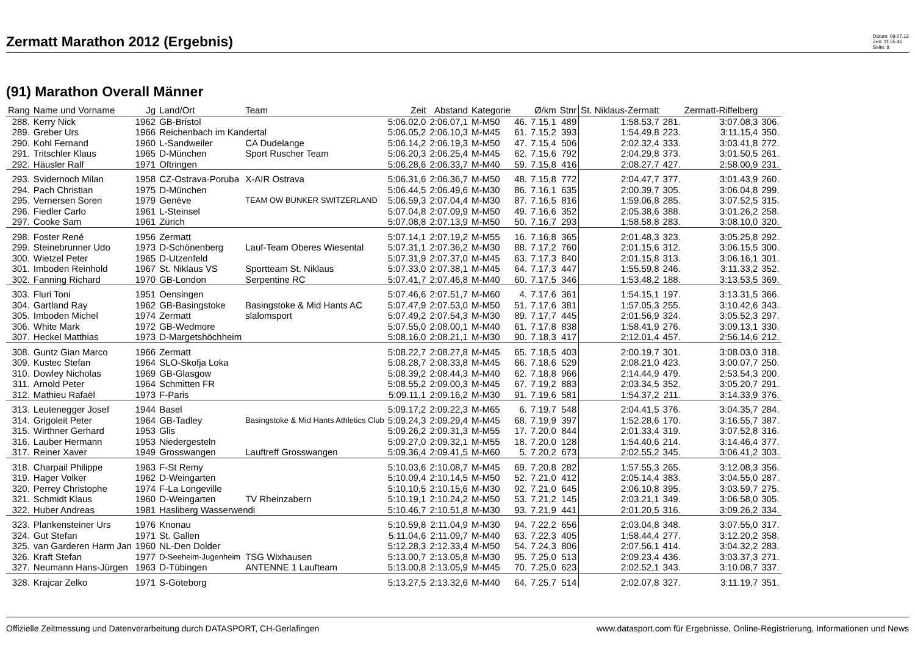Zermatt Marathon 2012 (Ergebnis)
Datum: 09.07.12
Zeit: 11:55:46
Seite: 8
(91) Marathon Overall Männer
| Rang | Name und Vorname | Jg | Land/Ort | Team | Zeit | Abstand | Kategorie | | Ø/km | Stnr | St. Niklaus-Zermatt | | Zermatt-Riffelberg | |
| --- | --- | --- | --- | --- | --- | --- | --- | --- | --- | --- | --- | --- | --- | --- |
| 288. | Kerry Nick | 1962 | GB-Bristol | | 5:06.02,0 | 2:06.07,1 | M-M50 | 46. | 7.15,1 | 489 | 1:58.53,7 | 281. | 3:07.08,3 | 306. |
| 289. | Greber Urs | 1966 | Reichenbach im Kandertal | | 5:06.05,2 | 2:06.10,3 | M-M45 | 61. | 7.15,2 | 393 | 1:54.49,8 | 223. | 3:11.15,4 | 350. |
| 290. | Kohl Fernand | 1960 | L-Sandweiler | CA Dudelange | 5:06.14,2 | 2:06.19,3 | M-M50 | 47. | 7.15,4 | 506 | 2:02.32,4 | 333. | 3:03.41,8 | 272. |
| 291. | Tritschler Klaus | 1965 | D-München | Sport Ruscher Team | 5:06.20,3 | 2:06.25,4 | M-M45 | 62. | 7.15,6 | 792 | 2:04.29,8 | 373. | 3:01.50,5 | 261. |
| 292. | Häusler Ralf | 1971 | Oftringen | | 5:06.28,6 | 2:06.33,7 | M-M40 | 59. | 7.15,8 | 416 | 2:08.27,7 | 427. | 2:58.00,9 | 231. |
| 293. | Svidernoch Milan | 1958 | CZ-Ostrava-Poruba | X-AIR Ostrava | 5:06.31,6 | 2:06.36,7 | M-M50 | 48. | 7.15,8 | 772 | 2:04.47,7 | 377. | 3:01.43,9 | 260. |
| 294. | Pach Christian | 1975 | D-München | | 5:06.44,5 | 2:06.49,6 | M-M30 | 86. | 7.16,1 | 635 | 2:00.39,7 | 305. | 3:06.04,8 | 299. |
| 295. | Vernersen Soren | 1979 | Genève | TEAM OW BUNKER SWITZERLAND | 5:06.59,3 | 2:07.04,4 | M-M30 | 87. | 7.16,5 | 816 | 1:59.06,8 | 285. | 3:07.52,5 | 315. |
| 296. | Fiedler Carlo | 1961 | L-Steinsel | | 5:07.04,8 | 2:07.09,9 | M-M50 | 49. | 7.16,6 | 352 | 2:05.38,6 | 388. | 3:01.26,2 | 258. |
| 297. | Cooke Sam | 1961 | Zürich | | 5:07.08,8 | 2:07.13,9 | M-M50 | 50. | 7.16,7 | 293 | 1:58.58,8 | 283. | 3:08.10,0 | 320. |
| 298. | Foster René | 1956 | Zermatt | | 5:07.14,1 | 2:07.19,2 | M-M55 | 16. | 7.16,8 | 365 | 2:01.48,3 | 323. | 3:05.25,8 | 292. |
| 299. | Steinebrunner Udo | 1973 | D-Schönenberg | Lauf-Team Oberes Wiesental | 5:07.31,1 | 2:07.36,2 | M-M30 | 88. | 7.17,2 | 760 | 2:01.15,6 | 312. | 3:06.15,5 | 300. |
| 300. | Wietzel Peter | 1965 | D-Utzenfeld | | 5:07.31,9 | 2:07.37,0 | M-M45 | 63. | 7.17,3 | 840 | 2:01.15,8 | 313. | 3:06.16,1 | 301. |
| 301. | Imboden Reinhold | 1967 | St. Niklaus VS | Sportteam St. Niklaus | 5:07.33,0 | 2:07.38,1 | M-M45 | 64. | 7.17,3 | 447 | 1:55.59,8 | 246. | 3:11.33,2 | 352. |
| 302. | Fanning Richard | 1970 | GB-London | Serpentine RC | 5:07.41,7 | 2:07.46,8 | M-M40 | 60. | 7.17,5 | 346 | 1:53.48,2 | 188. | 3:13.53,5 | 369. |
| 303. | Fluri Toni | 1951 | Oensingen | | 5:07.46,6 | 2:07.51,7 | M-M60 | 4. | 7.17,6 | 361 | 1:54.15,1 | 197. | 3:13.31,5 | 366. |
| 304. | Gartland Ray | 1962 | GB-Basingstoke | Basingstoke & Mid Hants AC | 5:07.47,9 | 2:07.53,0 | M-M50 | 51. | 7.17,6 | 381 | 1:57.05,3 | 255. | 3:10.42,6 | 343. |
| 305. | Imboden Michel | 1974 | Zermatt | slalomsport | 5:07.49,2 | 2:07.54,3 | M-M30 | 89. | 7.17,7 | 445 | 2:01.56,9 | 324. | 3:05.52,3 | 297. |
| 306. | White Mark | 1972 | GB-Wedmore | | 5:07.55,0 | 2:08.00,1 | M-M40 | 61. | 7.17,8 | 838 | 1:58.41,9 | 276. | 3:09.13,1 | 330. |
| 307. | Heckel Matthias | 1973 | D-Margetshöchheim | | 5:08.16,0 | 2:08.21,1 | M-M30 | 90. | 7.18,3 | 417 | 2:12.01,4 | 457. | 2:56.14,6 | 212. |
| 308. | Guntz Gian Marco | 1966 | Zermatt | | 5:08.22,7 | 2:08.27,8 | M-M45 | 65. | 7.18,5 | 403 | 2:00.19,7 | 301. | 3:08.03,0 | 318. |
| 309. | Kustec Stefan | 1964 | SLO-Skofja Loka | | 5:08.28,7 | 2:08.33,8 | M-M45 | 66. | 7.18,6 | 529 | 2:08.21,0 | 423. | 3:00.07,7 | 250. |
| 310. | Dowley Nicholas | 1969 | GB-Glasgow | | 5:08.39,2 | 2:08.44,3 | M-M40 | 62. | 7.18,8 | 966 | 2:14.44,9 | 479. | 2:53.54,3 | 200. |
| 311. | Arnold Peter | 1964 | Schmitten FR | | 5:08.55,2 | 2:09.00,3 | M-M45 | 67. | 7.19,2 | 883 | 2:03.34,5 | 352. | 3:05.20,7 | 291. |
| 312. | Mathieu Rafaël | 1973 | F-Paris | | 5:09.11,1 | 2:09.16,2 | M-M30 | 91. | 7.19,6 | 581 | 1:54.37,2 | 211. | 3:14.33,9 | 376. |
| 313. | Leutenegger Josef | 1944 | Basel | | 5:09.17,2 | 2:09.22,3 | M-M65 | 6. | 7.19,7 | 548 | 2:04.41,5 | 376. | 3:04.35,7 | 284. |
| 314. | Grigoleit Peter | 1964 | GB-Tadley | Basingstoke & Mid Hants Athletics Club | 5:09.24,3 | 2:09.29,4 | M-M45 | 68. | 7.19,9 | 397 | 1:52.28,6 | 170. | 3:16.55,7 | 387. |
| 315. | Wirthner Gerhard | 1953 | Glis | | 5:09.26,2 | 2:09.31,3 | M-M55 | 17. | 7.20,0 | 844 | 2:01.33,4 | 319. | 3:07.52,8 | 316. |
| 316. | Lauber Hermann | 1953 | Niedergesteln | | 5:09.27,0 | 2:09.32,1 | M-M55 | 18. | 7.20,0 | 128 | 1:54.40,6 | 214. | 3:14.46,4 | 377. |
| 317. | Reiner Xaver | 1949 | Grosswangen | Lauftreff Grosswangen | 5:09.36,4 | 2:09.41,5 | M-M60 | 5. | 7.20,2 | 673 | 2:02.55,2 | 345. | 3:06.41,2 | 303. |
| 318. | Charpail Philippe | 1963 | F-St Remy | | 5:10.03,6 | 2:10.08,7 | M-M45 | 69. | 7.20,8 | 282 | 1:57.55,3 | 265. | 3:12.08,3 | 356. |
| 319. | Hager Volker | 1962 | D-Weingarten | | 5:10.09,4 | 2:10.14,5 | M-M50 | 52. | 7.21,0 | 412 | 2:05.14,4 | 383. | 3:04.55,0 | 287. |
| 320. | Perrey Christophe | 1974 | F-La Longeville | | 5:10.10,5 | 2:10.15,6 | M-M30 | 92. | 7.21,0 | 645 | 2:06.10,8 | 395. | 3:03.59,7 | 275. |
| 321. | Schmidt Klaus | 1960 | D-Weingarten | TV Rheinzabern | 5:10.19,1 | 2:10.24,2 | M-M50 | 53. | 7.21,2 | 145 | 2:03.21,1 | 349. | 3:06.58,0 | 305. |
| 322. | Huber Andreas | 1981 | Hasliberg Wasserwendi | | 5:10.46,7 | 2:10.51,8 | M-M30 | 93. | 7.21,9 | 441 | 2:01.20,5 | 316. | 3:09.26,2 | 334. |
| 323. | Plankensteiner Urs | 1976 | Knonau | | 5:10.59,8 | 2:11.04,9 | M-M30 | 94. | 7.22,2 | 656 | 2:03.04,8 | 348. | 3:07.55,0 | 317. |
| 324. | Gut Stefan | 1971 | St. Gallen | | 5:11.04,6 | 2:11.09,7 | M-M40 | 63. | 7.22,3 | 405 | 1:58.44,4 | 277. | 3:12.20,2 | 358. |
| 325. | van Garderen Harm Jan | 1960 | NL-Den Dolder | | 5:12.28,3 | 2:12.33,4 | M-M50 | 54. | 7.24,3 | 806 | 2:07.56,1 | 414. | 3:04.32,2 | 283. |
| 326. | Kraft Stefan | 1977 | D-Seeheim-Jugenheim | TSG Wixhausen | 5:13.00,7 | 2:13.05,8 | M-M30 | 95. | 7.25,0 | 513 | 2:09.23,4 | 436. | 3:03.37,3 | 271. |
| 327. | Neumann Hans-Jürgen | 1963 | D-Tübingen | ANTENNE 1 Laufteam | 5:13.00,8 | 2:13.05,9 | M-M45 | 70. | 7.25,0 | 623 | 2:02.52,1 | 343. | 3:10.08,7 | 337. |
| 328. | Krajcar Zelko | 1971 | S-Göteborg | | 5:13.27,5 | 2:13.32,6 | M-M40 | 64. | 7.25,7 | 514 | 2:02.07,8 | 327. | 3:11.19,7 | 351. |
Offizielle Zeitmessung und Datenverarbeitung durch DATASPORT, CH-Gerlafingen www.datasport.com für Ergebnisse, Online-Registrierung, Informationen und News